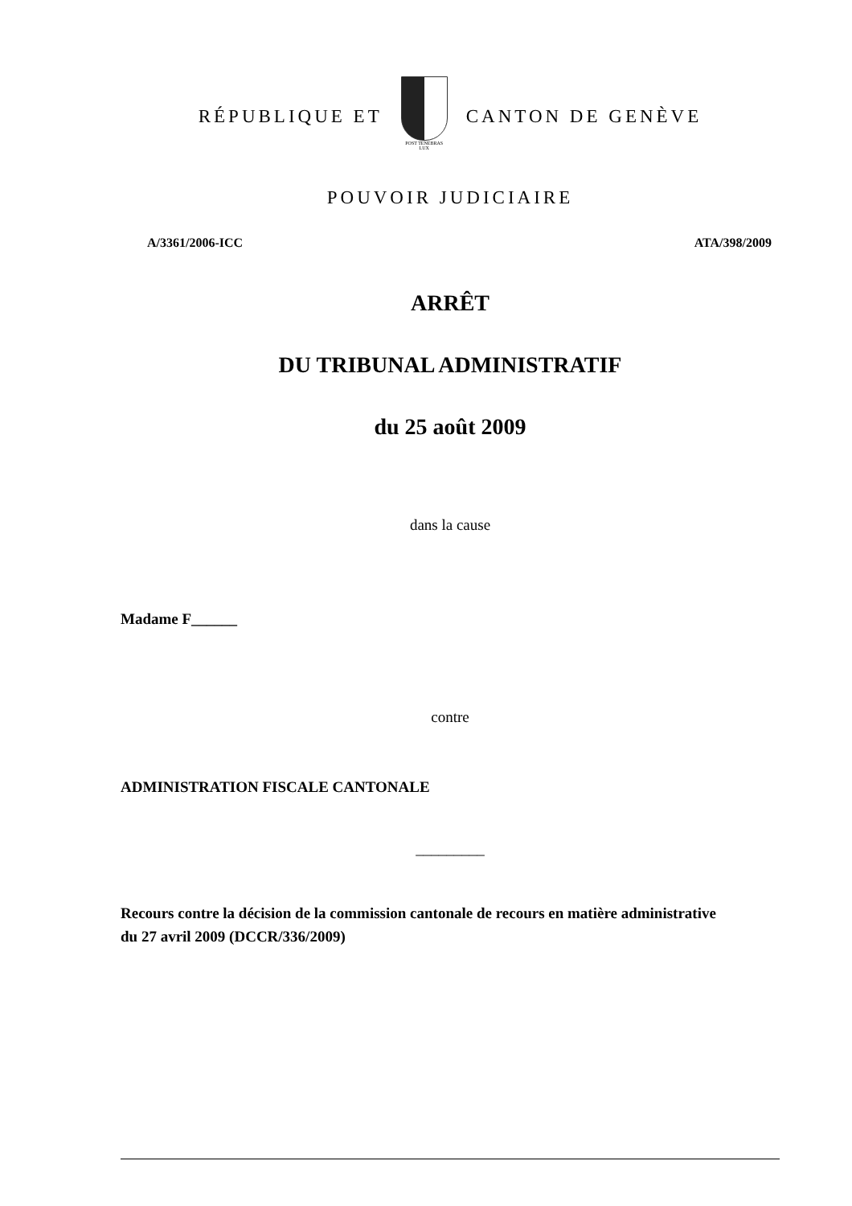RÉPUBLIQUE ET
POST TENEBRAS LUX
CANTON DE GENÈVE
POUVOIR JUDICIAIRE
A/3361/2006-ICC ATA/398/2009
ARRÊT
DU TRIBUNAL ADMINISTRATIF
du 25 août 2009
dans la cause
Madame F______
contre
ADMINISTRATION FISCALE CANTONALE
_________
Recours contre la décision de la commission cantonale de recours en matière administrative du 27 avril 2009 (DCCR/336/2009)